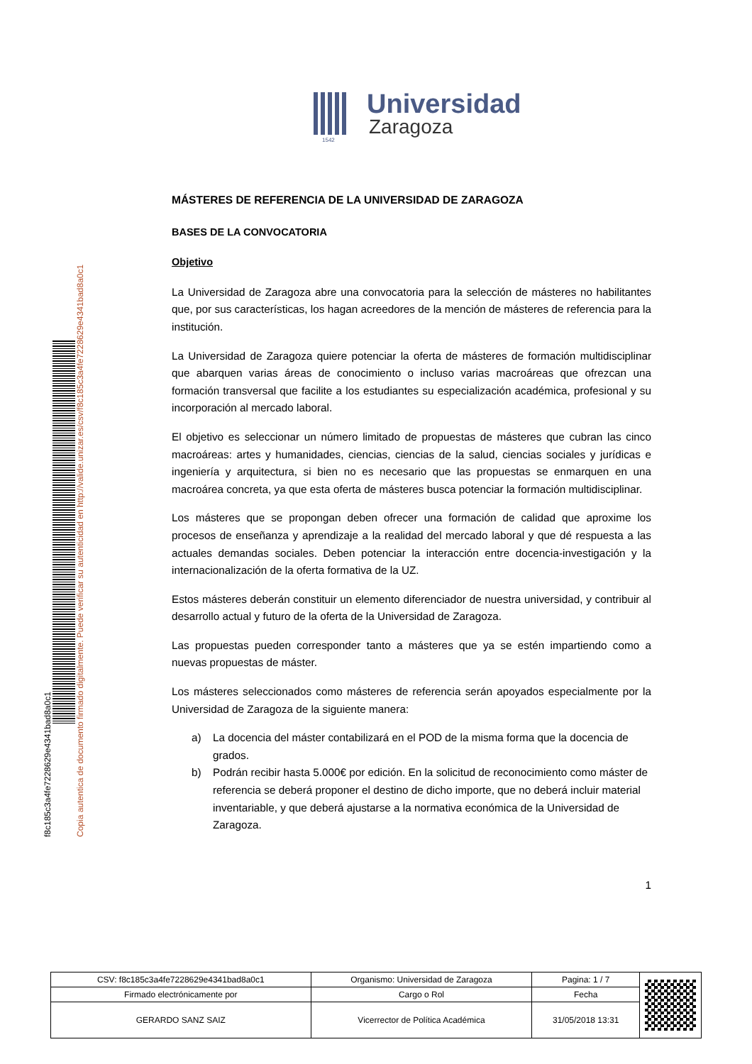f8c185c3a4fe7228629e4341bad8a0c1
Copia autentica de documento firmado digitalmente. Puede verificar su autenticidad en http://valide.unizar.es/csv/f8c185c3a4fe7228629e4341bad8a0c1
Universidad
Zaragoza
1542
MÁSTERES DE REFERENCIA DE LA UNIVERSIDAD DE ZARAGOZA
BASES DE LA CONVOCATORIA
Objetivo
La Universidad de Zaragoza abre una convocatoria para la selección de másteres no habilitantes que, por sus características, los hagan acreedores de la mención de másteres de referencia para la institución.
La Universidad de Zaragoza quiere potenciar la oferta de másteres de formación multidisciplinar que abarquen varias áreas de conocimiento o incluso varias macroáreas que ofrezcan una formación transversal que facilite a los estudiantes su especialización académica, profesional y su incorporación al mercado laboral.
El objetivo es seleccionar un número limitado de propuestas de másteres que cubran las cinco macroáreas: artes y humanidades, ciencias, ciencias de la salud, ciencias sociales y jurídicas e ingeniería y arquitectura, si bien no es necesario que las propuestas se enmarquen en una macroárea concreta, ya que esta oferta de másteres busca potenciar la formación multidisciplinar.
Los másteres que se propongan deben ofrecer una formación de calidad que aproxime los procesos de enseñanza y aprendizaje a la realidad del mercado laboral y que dé respuesta a las actuales demandas sociales. Deben potenciar la interacción entre docencia-investigación y la internacionalización de la oferta formativa de la UZ.
Estos másteres deberán constituir un elemento diferenciador de nuestra universidad, y contribuir al desarrollo actual y futuro de la oferta de la Universidad de Zaragoza.
Las propuestas pueden corresponder tanto a másteres que ya se estén impartiendo como a nuevas propuestas de máster.
Los másteres seleccionados como másteres de referencia serán apoyados especialmente por la Universidad de Zaragoza de la siguiente manera:
a) La docencia del máster contabilizará en el POD de la misma forma que la docencia de grados.
b) Podrán recibir hasta 5.000€ por edición. En la solicitud de reconocimiento como máster de referencia se deberá proponer el destino de dicho importe, que no deberá incluir material inventariable, y que deberá ajustarse a la normativa económica de la Universidad de Zaragoza.
1
| CSV: f8c185c3a4fe7228629e4341bad8a0c1 | Organismo: Universidad de Zaragoza | Pagina: 1 / 7 | |
| Firmado electrónicamente por | Cargo o Rol | Fecha | |
| GERARDO SANZ SAIZ | Vicerrector de Política Académica | 31/05/2018 13:31 | |